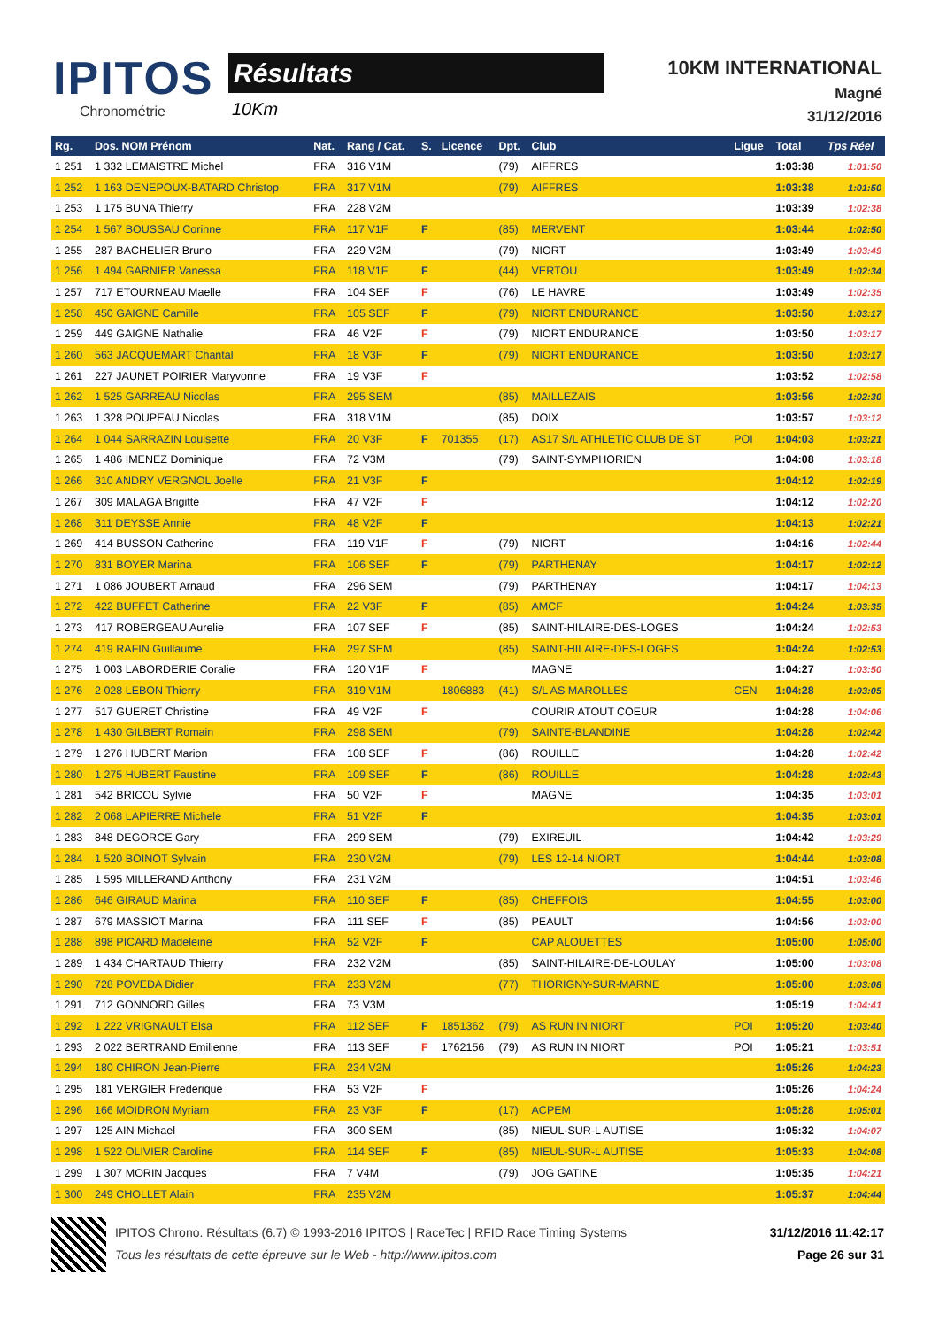IPITOS
Chronométrie
Résultats
10Km
10KM INTERNATIONAL
Magné
31/12/2016
| Rg. | Dos. NOM Prénom | Nat. | Rang / Cat. | S. | Licence | Dpt. | Club | Ligue | Total | Tps Réel |
| --- | --- | --- | --- | --- | --- | --- | --- | --- | --- | --- |
| 1 251 | 1 332 LEMAISTRE Michel | FRA | 316 V1M | | | (79) | AIFFRES | | 1:03:38 | 1:01:50 |
| 1 252 | 1 163 DENEPOUX-BATARD Christop | FRA | 317 V1M | | | (79) | AIFFRES | | 1:03:38 | 1:01:50 |
| 1 253 | 1 175 BUNA Thierry | FRA | 228 V2M | | | | | | 1:03:39 | 1:02:38 |
| 1 254 | 1 567 BOUSSAU Corinne | FRA | 117 V1F | F | | (85) | MERVENT | | 1:03:44 | 1:02:50 |
| 1 255 | 287 BACHELIER Bruno | FRA | 229 V2M | | | (79) | NIORT | | 1:03:49 | 1:03:49 |
| 1 256 | 1 494 GARNIER Vanessa | FRA | 118 V1F | F | | (44) | VERTOU | | 1:03:49 | 1:02:34 |
| 1 257 | 717 ETOURNEAU Maelle | FRA | 104 SEF | F | | (76) | LE HAVRE | | 1:03:49 | 1:02:35 |
| 1 258 | 450 GAIGNE Camille | FRA | 105 SEF | F | | (79) | NIORT ENDURANCE | | 1:03:50 | 1:03:17 |
| 1 259 | 449 GAIGNE Nathalie | FRA | 46 V2F | F | | (79) | NIORT ENDURANCE | | 1:03:50 | 1:03:17 |
| 1 260 | 563 JACQUEMART Chantal | FRA | 18 V3F | F | | (79) | NIORT ENDURANCE | | 1:03:50 | 1:03:17 |
| 1 261 | 227 JAUNET POIRIER Maryvonne | FRA | 19 V3F | F | | | | | 1:03:52 | 1:02:58 |
| 1 262 | 1 525 GARREAU Nicolas | FRA | 295 SEM | | | (85) | MAILLEZAIS | | 1:03:56 | 1:02:30 |
| 1 263 | 1 328 POUPEAU Nicolas | FRA | 318 V1M | | | (85) | DOIX | | 1:03:57 | 1:03:12 |
| 1 264 | 1 044 SARRAZIN Louisette | FRA | 20 V3F | F | 701355 | (17) | AS17 S/L ATHLETIC CLUB DE ST | POI | 1:04:03 | 1:03:21 |
| 1 265 | 1 486 IMENEZ Dominique | FRA | 72 V3M | | | (79) | SAINT-SYMPHORIEN | | 1:04:08 | 1:03:18 |
| 1 266 | 310 ANDRY VERGNOL Joelle | FRA | 21 V3F | F | | | | | 1:04:12 | 1:02:19 |
| 1 267 | 309 MALAGA Brigitte | FRA | 47 V2F | F | | | | | 1:04:12 | 1:02:20 |
| 1 268 | 311 DEYSSE Annie | FRA | 48 V2F | F | | | | | 1:04:13 | 1:02:21 |
| 1 269 | 414 BUSSON Catherine | FRA | 119 V1F | F | | (79) | NIORT | | 1:04:16 | 1:02:44 |
| 1 270 | 831 BOYER Marina | FRA | 106 SEF | F | | (79) | PARTHENAY | | 1:04:17 | 1:02:12 |
| 1 271 | 1 086 JOUBERT Arnaud | FRA | 296 SEM | | | (79) | PARTHENAY | | 1:04:17 | 1:04:13 |
| 1 272 | 422 BUFFET Catherine | FRA | 22 V3F | F | | (85) | AMCF | | 1:04:24 | 1:03:35 |
| 1 273 | 417 ROBERGEAU Aurelie | FRA | 107 SEF | F | | (85) | SAINT-HILAIRE-DES-LOGES | | 1:04:24 | 1:02:53 |
| 1 274 | 419 RAFIN Guillaume | FRA | 297 SEM | | | (85) | SAINT-HILAIRE-DES-LOGES | | 1:04:24 | 1:02:53 |
| 1 275 | 1 003 LABORDERIE Coralie | FRA | 120 V1F | F | | | MAGNE | | 1:04:27 | 1:03:50 |
| 1 276 | 2 028 LEBON Thierry | FRA | 319 V1M | | 1806883 | (41) | S/L AS MAROLLES | CEN | 1:04:28 | 1:03:05 |
| 1 277 | 517 GUERET Christine | FRA | 49 V2F | F | | | COURIR ATOUT COEUR | | 1:04:28 | 1:04:06 |
| 1 278 | 1 430 GILBERT Romain | FRA | 298 SEM | | | (79) | SAINTE-BLANDINE | | 1:04:28 | 1:02:42 |
| 1 279 | 1 276 HUBERT Marion | FRA | 108 SEF | F | | (86) | ROUILLE | | 1:04:28 | 1:02:42 |
| 1 280 | 1 275 HUBERT Faustine | FRA | 109 SEF | F | | (86) | ROUILLE | | 1:04:28 | 1:02:43 |
| 1 281 | 542 BRICOU Sylvie | FRA | 50 V2F | F | | | MAGNE | | 1:04:35 | 1:03:01 |
| 1 282 | 2 068 LAPIERRE Michele | FRA | 51 V2F | F | | | | | 1:04:35 | 1:03:01 |
| 1 283 | 848 DEGORCE Gary | FRA | 299 SEM | | | (79) | EXIREUIL | | 1:04:42 | 1:03:29 |
| 1 284 | 1 520 BOINOT Sylvain | FRA | 230 V2M | | | (79) | LES 12-14 NIORT | | 1:04:44 | 1:03:08 |
| 1 285 | 1 595 MILLERAND Anthony | FRA | 231 V2M | | | | | | 1:04:51 | 1:03:46 |
| 1 286 | 646 GIRAUD Marina | FRA | 110 SEF | F | | (85) | CHEFFOIS | | 1:04:55 | 1:03:00 |
| 1 287 | 679 MASSIOT Marina | FRA | 111 SEF | F | | (85) | PEAULT | | 1:04:56 | 1:03:00 |
| 1 288 | 898 PICARD Madeleine | FRA | 52 V2F | F | | | CAP ALOUETTES | | 1:05:00 | 1:05:00 |
| 1 289 | 1 434 CHARTAUD Thierry | FRA | 232 V2M | | | (85) | SAINT-HILAIRE-DE-LOULAY | | 1:05:00 | 1:03:08 |
| 1 290 | 728 POVEDA Didier | FRA | 233 V2M | | | (77) | THORIGNY-SUR-MARNE | | 1:05:00 | 1:03:08 |
| 1 291 | 712 GONNORD Gilles | FRA | 73 V3M | | | | | | 1:05:19 | 1:04:41 |
| 1 292 | 1 222 VRIGNAULT Elsa | FRA | 112 SEF | F | 1851362 | (79) | AS RUN IN NIORT | POI | 1:05:20 | 1:03:40 |
| 1 293 | 2 022 BERTRAND Emilienne | FRA | 113 SEF | F | 1762156 | (79) | AS RUN IN NIORT | POI | 1:05:21 | 1:03:51 |
| 1 294 | 180 CHIRON Jean-Pierre | FRA | 234 V2M | | | | | | 1:05:26 | 1:04:23 |
| 1 295 | 181 VERGIER Frederique | FRA | 53 V2F | F | | | | | 1:05:26 | 1:04:24 |
| 1 296 | 166 MOIDRON Myriam | FRA | 23 V3F | F | | (17) | ACPEM | | 1:05:28 | 1:05:01 |
| 1 297 | 125 AIN Michael | FRA | 300 SEM | | | (85) | NIEUL-SUR-L AUTISE | | 1:05:32 | 1:04:07 |
| 1 298 | 1 522 OLIVIER Caroline | FRA | 114 SEF | F | | (85) | NIEUL-SUR-L AUTISE | | 1:05:33 | 1:04:08 |
| 1 299 | 1 307 MORIN Jacques | FRA | 7 V4M | | | (79) | JOG GATINE | | 1:05:35 | 1:04:21 |
| 1 300 | 249 CHOLLET Alain | FRA | 235 V2M | | | | | | 1:05:37 | 1:04:44 |
IPITOS Chrono. Résultats (6.7) © 1993-2016 IPITOS | RaceTec | RFID Race Timing Systems
Tous les résultats de cette épreuve sur le Web - http://www.ipitos.com
31/12/2016 11:42:17
Page 26 sur 31